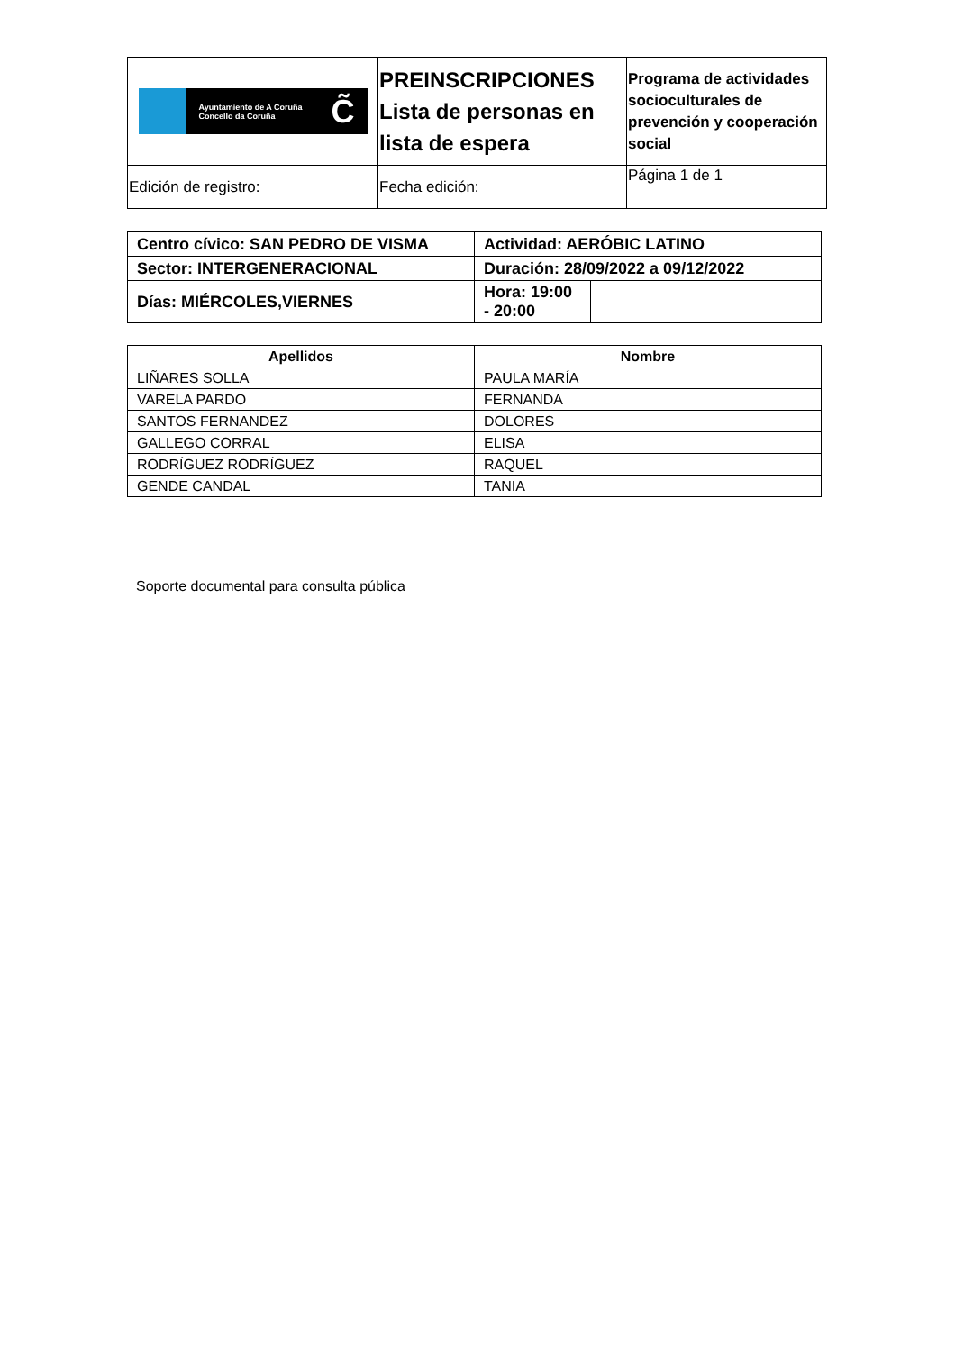| Ayuntamiento de A Coruña Concello da Coruña C̃ | PREINSCRIPCIONES Lista de personas en lista de espera | Programa de actividades socioculturales de prevención y cooperación social |
| Edición de registro: | Fecha edición: | Página 1 de 1 |
| Centro cívico: SAN PEDRO DE VISMA | | Actividad: AERÓBIC LATINO | |
| Sector: INTERGENERACIONAL | | Duración: 28/09/2022 a 09/12/2022 | |
| Días: MIÉRCOLES,VIERNES | Hora: 19:00 - 20:00 | | |
| Apellidos | Nombre |
| --- | --- |
| LIÑARES SOLLA | PAULA MARÍA |
| VARELA PARDO | FERNANDA |
| SANTOS FERNANDEZ | DOLORES |
| GALLEGO CORRAL | ELISA |
| RODRÍGUEZ RODRÍGUEZ | RAQUEL |
| GENDE CANDAL | TANIA |
Soporte documental para consulta pública